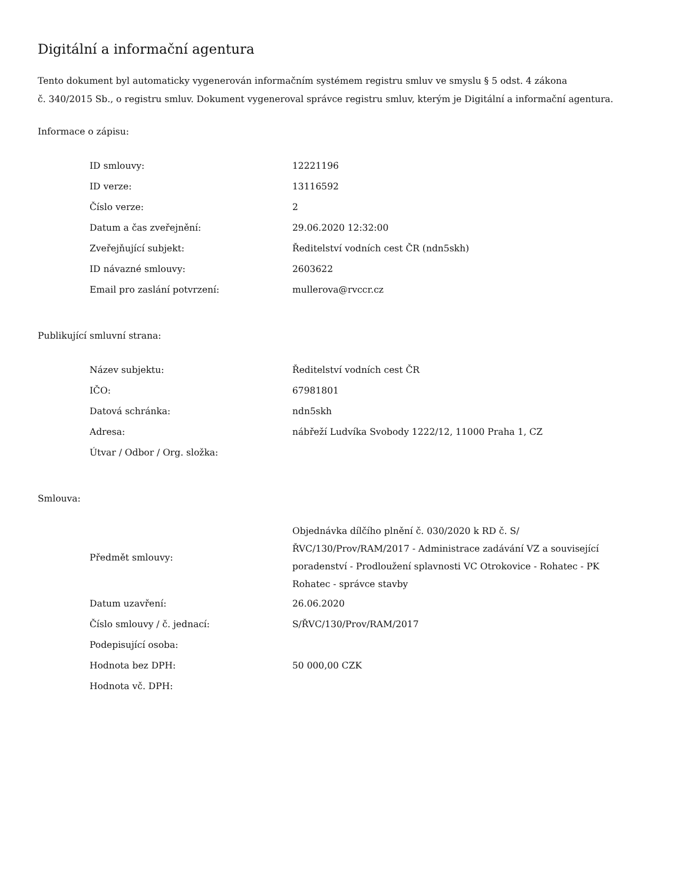Digitální a informační agentura
Tento dokument byl automaticky vygenerován informačním systémem registru smluv ve smyslu § 5 odst. 4 zákona
č. 340/2015 Sb., o registru smluv. Dokument vygeneroval správce registru smluv, kterým je Digitální a informační agentura.
Informace o zápisu:
| ID smlouvy: | 12221196 |
| ID verze: | 13116592 |
| Číslo verze: | 2 |
| Datum a čas zveřejnění: | 29.06.2020 12:32:00 |
| Zveřejňující subjekt: | Ředitelství vodních cest ČR (ndn5skh) |
| ID návazné smlouvy: | 2603622 |
| Email pro zaslání potvrzení: | mullerova@rvccr.cz |
Publikující smluvní strana:
| Název subjektu: | Ředitelství vodních cest ČR |
| IČO: | 67981801 |
| Datová schránka: | ndn5skh |
| Adresa: | nábřeží Ludvíka Svobody 1222/12, 11000 Praha 1, CZ |
| Útvar / Odbor / Org. složka: | |
Smlouva:
| Předmět smlouvy: | Objednávka dílčího plnění č. 030/2020 k RD č. S/ŘVC/130/Prov/RAM/2017 - Administrace zadávání VZ a související poradenství - Prodloužení splavnosti VC Otrokovice - Rohatec - PK Rohatec - správce stavby |
| Datum uzavření: | 26.06.2020 |
| Číslo smlouvy / č. jednací: | S/ŘVC/130/Prov/RAM/2017 |
| Podepisující osoba: | |
| Hodnota bez DPH: | 50 000,00 CZK |
| Hodnota vč. DPH: | |